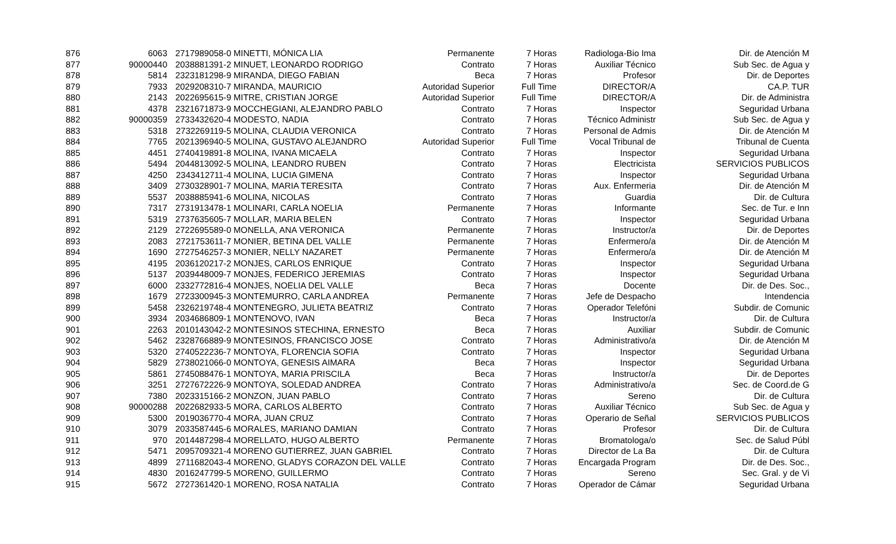| 876 | 6063 | 2717989058-0 | MINETTI, MÓNICA LIA | Permanente | 7 Horas | Radiologa-Bio Ima | Dir. de Atención M |
| 877 | 90000440 | 2038881391-2 | MINUET, LEONARDO RODRIGO | Contrato | 7 Horas | Auxiliar Técnico | Sub Sec. de Agua y |
| 878 | 5814 | 2323181298-9 | MIRANDA, DIEGO FABIAN | Beca | 7 Horas | Profesor | Dir. de Deportes |
| 879 | 7933 | 2029208310-7 | MIRANDA, MAURICIO | Autoridad Superior | Full Time | DIRECTOR/A | CA.P. TUR |
| 880 | 2143 | 2022695615-9 | MITRE, CRISTIAN JORGE | Autoridad Superior | Full Time | DIRECTOR/A | Dir. de Administra |
| 881 | 4378 | 2321671873-9 | MOCCHEGIANI, ALEJANDRO PABLO | Contrato | 7 Horas | Inspector | Seguridad Urbana |
| 882 | 90000359 | 2733432620-4 | MODESTO, NADIA | Contrato | 7 Horas | Técnico Administr | Sub Sec. de Agua y |
| 883 | 5318 | 2732269119-5 | MOLINA, CLAUDIA VERONICA | Contrato | 7 Horas | Personal de Admis | Dir. de Atención M |
| 884 | 7765 | 2021396940-5 | MOLINA, GUSTAVO ALEJANDRO | Autoridad Superior | Full Time | Vocal Tribunal de | Tribunal de Cuenta |
| 885 | 4451 | 2740419891-8 | MOLINA, IVANA MICAELA | Contrato | 7 Horas | Inspector | Seguridad Urbana |
| 886 | 5494 | 2044813092-5 | MOLINA, LEANDRO RUBEN | Contrato | 7 Horas | Electricista | SERVICIOS PUBLICOS |
| 887 | 4250 | 2343412711-4 | MOLINA, LUCIA GIMENA | Contrato | 7 Horas | Inspector | Seguridad Urbana |
| 888 | 3409 | 2730328901-7 | MOLINA, MARIA TERESITA | Contrato | 7 Horas | Aux. Enfermeria | Dir. de Atención M |
| 889 | 5537 | 2038885941-6 | MOLINA, NICOLAS | Contrato | 7 Horas | Guardia | Dir. de Cultura |
| 890 | 7317 | 2731913478-1 | MOLINARI, CARLA NOELIA | Permanente | 7 Horas | Informante | Sec. de Tur. e Inn |
| 891 | 5319 | 2737635605-7 | MOLLAR, MARIA BELEN | Contrato | 7 Horas | Inspector | Seguridad Urbana |
| 892 | 2129 | 2722695589-0 | MONELLA, ANA VERONICA | Permanente | 7 Horas | Instructor/a | Dir. de Deportes |
| 893 | 2083 | 2721753611-7 | MONIER, BETINA DEL VALLE | Permanente | 7 Horas | Enfermero/a | Dir. de Atención M |
| 894 | 1690 | 2727546257-3 | MONIER, NELLY NAZARET | Permanente | 7 Horas | Enfermero/a | Dir. de Atención M |
| 895 | 4195 | 2036120217-2 | MONJES, CARLOS ENRIQUE | Contrato | 7 Horas | Inspector | Seguridad Urbana |
| 896 | 5137 | 2039448009-7 | MONJES, FEDERICO JEREMIAS | Contrato | 7 Horas | Inspector | Seguridad Urbana |
| 897 | 6000 | 2332772816-4 | MONJES, NOELIA DEL VALLE | Beca | 7 Horas | Docente | Dir. de Des. Soc., |
| 898 | 1679 | 2723300945-3 | MONTEMURRO, CARLA ANDREA | Permanente | 7 Horas | Jefe de Despacho | Intendencia |
| 899 | 5458 | 2326219748-4 | MONTENEGRO, JULIETA BEATRIZ | Contrato | 7 Horas | Operador Telefóni | Subdir. de Comunic |
| 900 | 3934 | 2034686809-1 | MONTENOVO, IVAN | Beca | 7 Horas | Instructor/a | Dir. de Cultura |
| 901 | 2263 | 2010143042-2 | MONTESINOS STECHINA, ERNESTO | Beca | 7 Horas | Auxiliar | Subdir. de Comunic |
| 902 | 5462 | 2328766889-9 | MONTESINOS, FRANCISCO JOSE | Contrato | 7 Horas | Administrativo/a | Dir. de Atención M |
| 903 | 5320 | 2740522236-7 | MONTOYA, FLORENCIA SOFIA | Contrato | 7 Horas | Inspector | Seguridad Urbana |
| 904 | 5829 | 2738021066-0 | MONTOYA, GENESIS AIMARA | Beca | 7 Horas | Inspector | Seguridad Urbana |
| 905 | 5861 | 2745088476-1 | MONTOYA, MARIA PRISCILA | Beca | 7 Horas | Instructor/a | Dir. de Deportes |
| 906 | 3251 | 2727672226-9 | MONTOYA, SOLEDAD ANDREA | Contrato | 7 Horas | Administrativo/a | Sec. de Coord.de G |
| 907 | 7380 | 2023315166-2 | MONZON, JUAN PABLO | Contrato | 7 Horas | Sereno | Dir. de Cultura |
| 908 | 90000288 | 2022682933-5 | MORA, CARLOS ALBERTO | Contrato | 7 Horas | Auxiliar Técnico | Sub Sec. de Agua y |
| 909 | 5300 | 2019036770-4 | MORA, JUAN CRUZ | Contrato | 7 Horas | Operario de Señal | SERVICIOS PUBLICOS |
| 910 | 3079 | 2033587445-6 | MORALES, MARIANO DAMIAN | Contrato | 7 Horas | Profesor | Dir. de Cultura |
| 911 | 970 | 2014487298-4 | MORELLATO, HUGO ALBERTO | Permanente | 7 Horas | Bromatologa/o | Sec. de Salud Públ |
| 912 | 5471 | 2095709321-4 | MORENO GUTIERREZ, JUAN GABRIEL | Contrato | 7 Horas | Director de La Ba | Dir. de Cultura |
| 913 | 4899 | 2711682043-4 | MORENO, GLADYS CORAZON DEL VALLE | Contrato | 7 Horas | Encargada Program | Dir. de Des. Soc., |
| 914 | 4830 | 2016247799-5 | MORENO, GUILLERMO | Contrato | 7 Horas | Sereno | Sec. Gral. y de Vi |
| 915 | 5672 | 2727361420-1 | MORENO, ROSA NATALIA | Contrato | 7 Horas | Operador de Cámar | Seguridad Urbana |